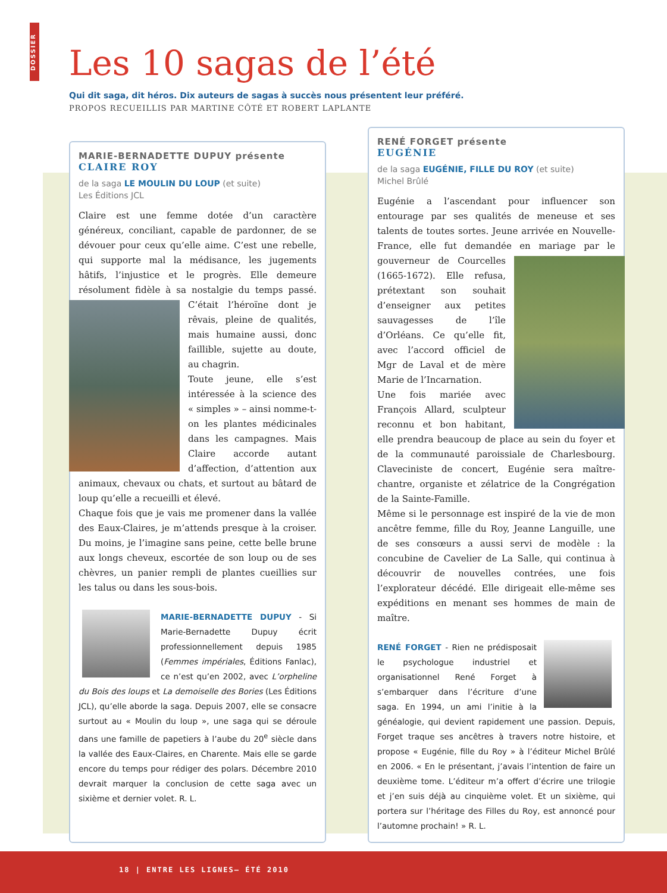DOSSIER
Les 10 sagas de l’été
Qui dit saga, dit héros. Dix auteurs de sagas à succès nous présentent leur préféré.
PROPOS RECUEILLIS PAR MARTINE CÔTÉ ET ROBERT LAPLANTE
MARIE-BERNADETTE DUPUY présente
CLAIRE ROY
de la saga LE MOULIN DU LOUP (et suite)
Les Éditions JCL
Claire est une femme dotée d’un caractère généreux, conciliant, capable de pardonner, de se dévouer pour ceux qu’elle aime. C’est une rebelle, qui supporte mal la médisance, les jugements hâtifs, l’injustice et le progrès. Elle demeure résolument fidèle à sa nostalgie du temps passé. C’était l’héroïne dont je rêvais, pleine de qualités, mais humaine aussi, donc faillible, sujette au doute, au chagrin.
Toute jeune, elle s’est intéressée à la science des « simples » – ainsi nomme-t-on les plantes médicinales dans les campagnes. Mais Claire accorde autant d’affection, d’attention aux animaux, chevaux ou chats, et surtout au bâtard de loup qu’elle a recueilli et élevé.
Chaque fois que je vais me promener dans la vallée des Eaux-Claires, je m’attends presque à la croiser. Du moins, je l’imagine sans peine, cette belle brune aux longs cheveux, escortée de son loup ou de ses chèvres, un panier rempli de plantes cueillies sur les talus ou dans les sous-bois.
MARIE-BERNADETTE DUPUY - Si Marie-Bernadette Dupuy écrit professionnellement depuis 1985 (Femmes impériales, Éditions Fanlac), ce n’est qu’en 2002, avec L’orpheline du Bois des loups et La demoiselle des Bories (Les Éditions JCL), qu’elle aborde la saga. Depuis 2007, elle se consacre surtout au « Moulin du loup », une saga qui se déroule dans une famille de papetiers à l’aube du 20<sup>e</sup> siècle dans la vallée des Eaux-Claires, en Charente. Mais elle se garde encore du temps pour rédiger des polars. Décembre 2010 devrait marquer la conclusion de cette saga avec un sixième et dernier volet. R. L.
RENÉ FORGET présente
EUGÉNIE
de la saga EUGÉNIE, FILLE DU ROY (et suite)
Michel Brûlé
Eugénie a l’ascendant pour influencer son entourage par ses qualités de meneuse et ses talents de toutes sortes. Jeune arrivée en Nouvelle-France, elle fut demandée en mariage par le gouverneur de Courcelles (1665-1672). Elle refusa, prétextant son souhait d’enseigner aux petites sauvagesses de l’île d’Orléans. Ce qu’elle fit, avec l’accord officiel de Mgr de Laval et de mère Marie de l’Incarnation.
Une fois mariée avec François Allard, sculpteur reconnu et bon habitant, elle prendra beaucoup de place au sein du foyer et de la communauté paroissiale de Charlesbourg. Claveciniste de concert, Eugénie sera maître-chantre, organiste et zélatrice de la Congrégation de la Sainte-Famille.
Même si le personnage est inspiré de la vie de mon ancêtre femme, fille du Roy, Jeanne Languille, une de ses consœurs a aussi servi de modèle : la concubine de Cavelier de La Salle, qui continua à découvrir de nouvelles contrées, une fois l’explorateur décédé. Elle dirigeait elle-même ses expéditions en menant ses hommes de main de maître.
RENÉ FORGET - Rien ne prédisposait le psychologue industriel et organisationnel René Forget à s’embarquer dans l’écriture d’une saga. En 1994, un ami l’initie à la généalogie, qui devient rapidement une passion. Depuis, Forget traque ses ancêtres à travers notre histoire, et propose « Eugénie, fille du Roy » à l’éditeur Michel Brûlé en 2006. « En le présentant, j’avais l’intention de faire un deuxième tome. L’éditeur m’a offert d’écrire une trilogie et j’en suis déjà au cinquième volet. Et un sixième, qui portera sur l’héritage des Filles du Roy, est annoncé pour l’automne prochain! » R. L.
18 | ENTRE LES LIGNES– ÉTÉ 2010